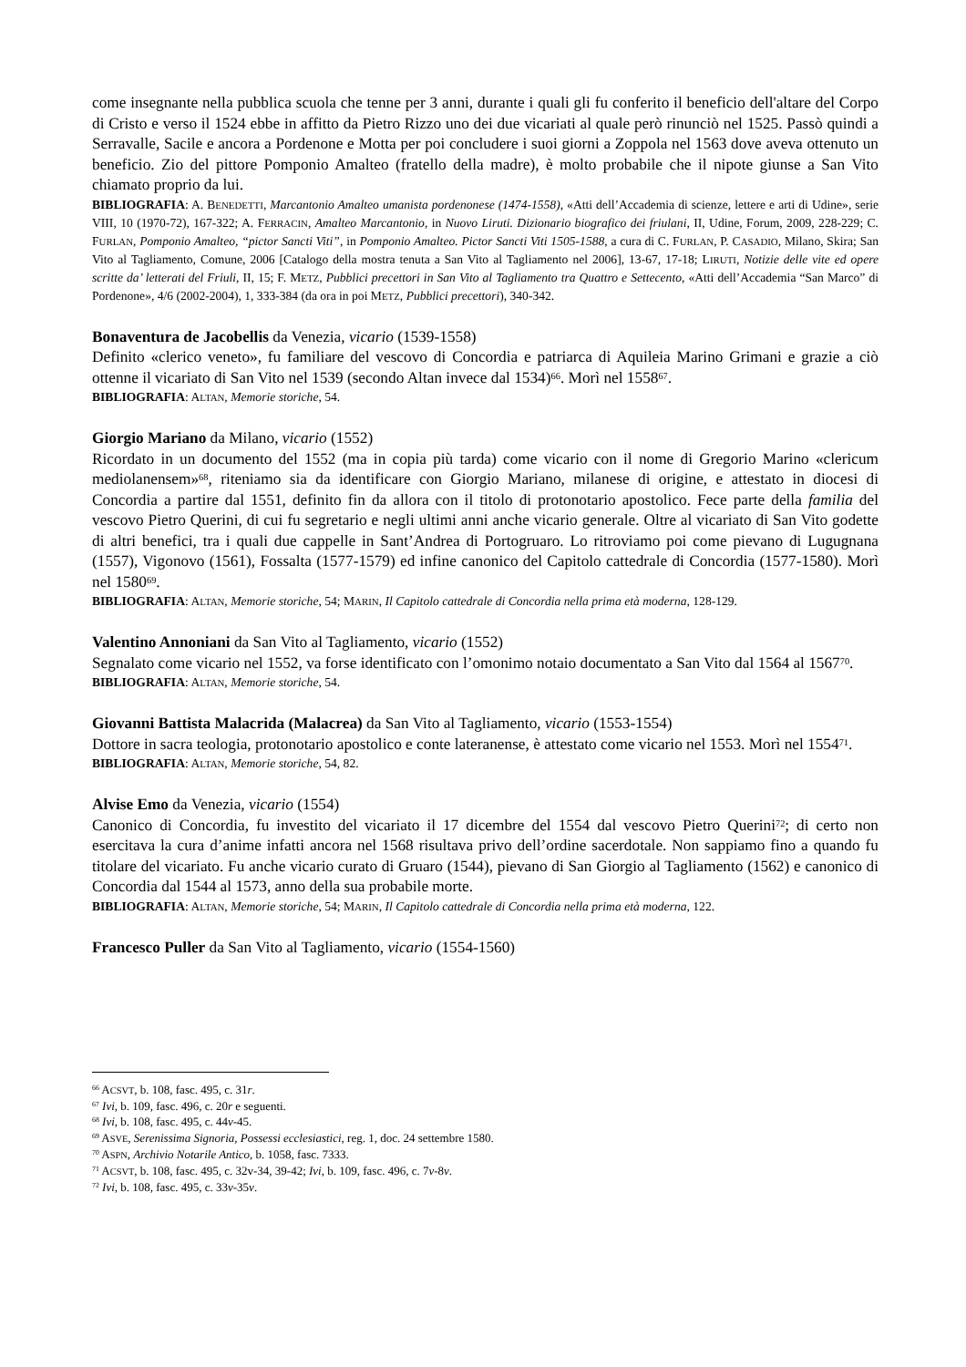come insegnante nella pubblica scuola che tenne per 3 anni, durante i quali gli fu conferito il beneficio dell'altare del Corpo di Cristo e verso il 1524 ebbe in affitto da Pietro Rizzo uno dei due vicariati al quale però rinunciò nel 1525. Passò quindi a Serravalle, Sacile e ancora a Pordenone e Motta per poi concludere i suoi giorni a Zoppola nel 1563 dove aveva ottenuto un beneficio. Zio del pittore Pomponio Amalteo (fratello della madre), è molto probabile che il nipote giunse a San Vito chiamato proprio da lui.
BIBLIOGRAFIA: A. BENEDETTI, Marcantonio Amalteo umanista pordenonese (1474-1558), «Atti dell’Accademia di scienze, lettere e arti di Udine», serie VIII, 10 (1970-72), 167-322; A. FERRACIN, Amalteo Marcantonio, in Nuovo Liruti. Dizionario biografico dei friulani, II, Udine, Forum, 2009, 228-229; C. FURLAN, Pomponio Amalteo, “pictor Sancti Viti”, in Pomponio Amalteo. Pictor Sancti Viti 1505-1588, a cura di C. FURLAN, P. CASADIO, Milano, Skira; San Vito al Tagliamento, Comune, 2006 [Catalogo della mostra tenuta a San Vito al Tagliamento nel 2006], 13-67, 17-18; LIRUTI, Notizie delle vite ed opere scritte da’ letterati del Friuli, II, 15; F. METZ, Pubblici precettori in San Vito al Tagliamento tra Quattro e Settecento, «Atti dell’Accademia “San Marco” di Pordenone», 4/6 (2002-2004), 1, 333-384 (da ora in poi METZ, Pubblici precettori), 340-342.
Bonaventura de Jacobellis da Venezia, vicario (1539-1558)
Definito «clerico veneto», fu familiare del vescovo di Concordia e patriarca di Aquileia Marino Grimani e grazie a ciò ottenne il vicariato di San Vito nel 1539 (secondo Altan invece dal 1534)<sup>66</sup>. Morì nel 1558<sup>67</sup>.
BIBLIOGRAFIA: ALTAN, Memorie storiche, 54.
Giorgio Mariano da Milano, vicario (1552)
Ricordato in un documento del 1552 (ma in copia più tarda) come vicario con il nome di Gregorio Marino «clericum mediolanensem»<sup>68</sup>, riteniamo sia da identificare con Giorgio Mariano, milanese di origine, e attestato in diocesi di Concordia a partire dal 1551, definito fin da allora con il titolo di protonotario apostolico. Fece parte della familia del vescovo Pietro Querini, di cui fu segretario e negli ultimi anni anche vicario generale. Oltre al vicariato di San Vito godette di altri benefici, tra i quali due cappelle in Sant’Andrea di Portogruaro. Lo ritroviamo poi come pievano di Lugugnana (1557), Vigonovo (1561), Fossalta (1577-1579) ed infine canonico del Capitolo cattedrale di Concordia (1577-1580). Morì nel 1580<sup>69</sup>.
BIBLIOGRAFIA: ALTAN, Memorie storiche, 54; MARIN, Il Capitolo cattedrale di Concordia nella prima età moderna, 128-129.
Valentino Annoniani da San Vito al Tagliamento, vicario (1552)
Segnalato come vicario nel 1552, va forse identificato con l’omonimo notaio documentato a San Vito dal 1564 al 1567<sup>70</sup>.
BIBLIOGRAFIA: ALTAN, Memorie storiche, 54.
Giovanni Battista Malacrida (Malacrea) da San Vito al Tagliamento, vicario (1553-1554)
Dottore in sacra teologia, protonotario apostolico e conte lateranense, è attestato come vicario nel 1553. Morì nel 1554<sup>71</sup>.
BIBLIOGRAFIA: ALTAN, Memorie storiche, 54, 82.
Alvise Emo da Venezia, vicario (1554)
Canonico di Concordia, fu investito del vicariato il 17 dicembre del 1554 dal vescovo Pietro Querini<sup>72</sup>; di certo non esercitava la cura d’anime infatti ancora nel 1568 risultava privo dell’ordine sacerdotale. Non sappiamo fino a quando fu titolare del vicariato. Fu anche vicario curato di Gruaro (1544), pievano di San Giorgio al Tagliamento (1562) e canonico di Concordia dal 1544 al 1573, anno della sua probabile morte.
BIBLIOGRAFIA: ALTAN, Memorie storiche, 54; MARIN, Il Capitolo cattedrale di Concordia nella prima età moderna, 122.
Francesco Puller da San Vito al Tagliamento, vicario (1554-1560)
<sup>66</sup> ACSVT, b. 108, fasc. 495, c. 31r.
<sup>67</sup> Ivi, b. 109, fasc. 496, c. 20r e seguenti.
<sup>68</sup> Ivi, b. 108, fasc. 495, c. 44v-45.
<sup>69</sup> ASVE, Serenissima Signoria, Possessi ecclesiastici, reg. 1, doc. 24 settembre 1580.
<sup>70</sup> ASPN, Archivio Notarile Antico, b. 1058, fasc. 7333.
<sup>71</sup> ACSVT, b. 108, fasc. 495, c. 32v-34, 39-42; Ivi, b. 109, fasc. 496, c. 7v-8v.
<sup>72</sup> Ivi, b. 108, fasc. 495, c. 33v-35v.